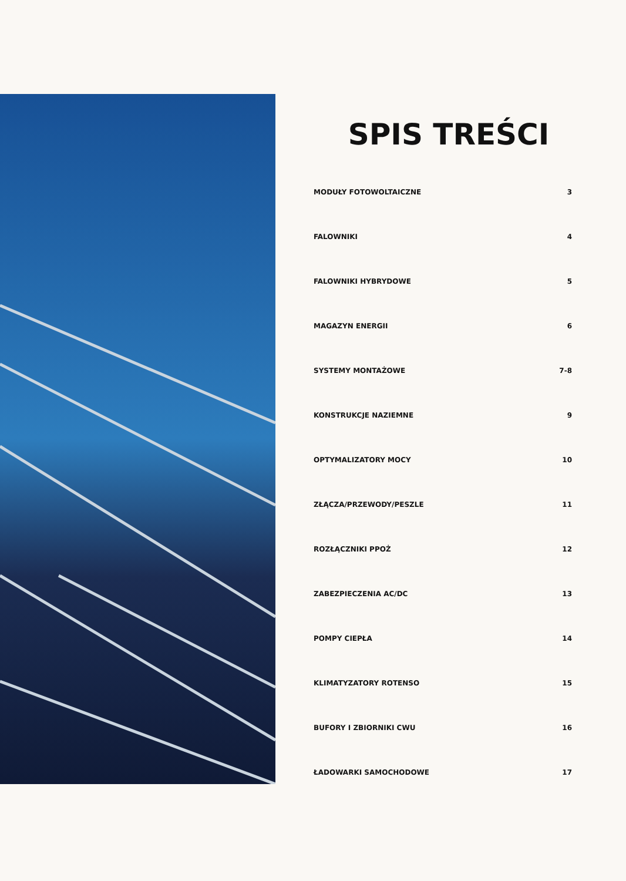SPIS TREŚCI
MODUŁY FOTOWOLTAICZNE 3
FALOWNIKI 4
FALOWNIKI HYBRYDOWE 5
MAGAZYN ENERGII 6
SYSTEMY MONTAŻOWE 7-8
KONSTRUKCJE NAZIEMNE 9
OPTYMALIZATORY MOCY 10
ZŁĄCZA/PRZEWODY/PESZLE 11
ROZŁĄCZNIKI PPOŻ 12
ZABEZPIECZENIA AC/DC 13
POMPY CIEPŁA 14
KLIMATYZATORY ROTENSO 15
BUFORY I ZBIORNIKI CWU 16
ŁADOWARKI SAMOCHODOWE 17